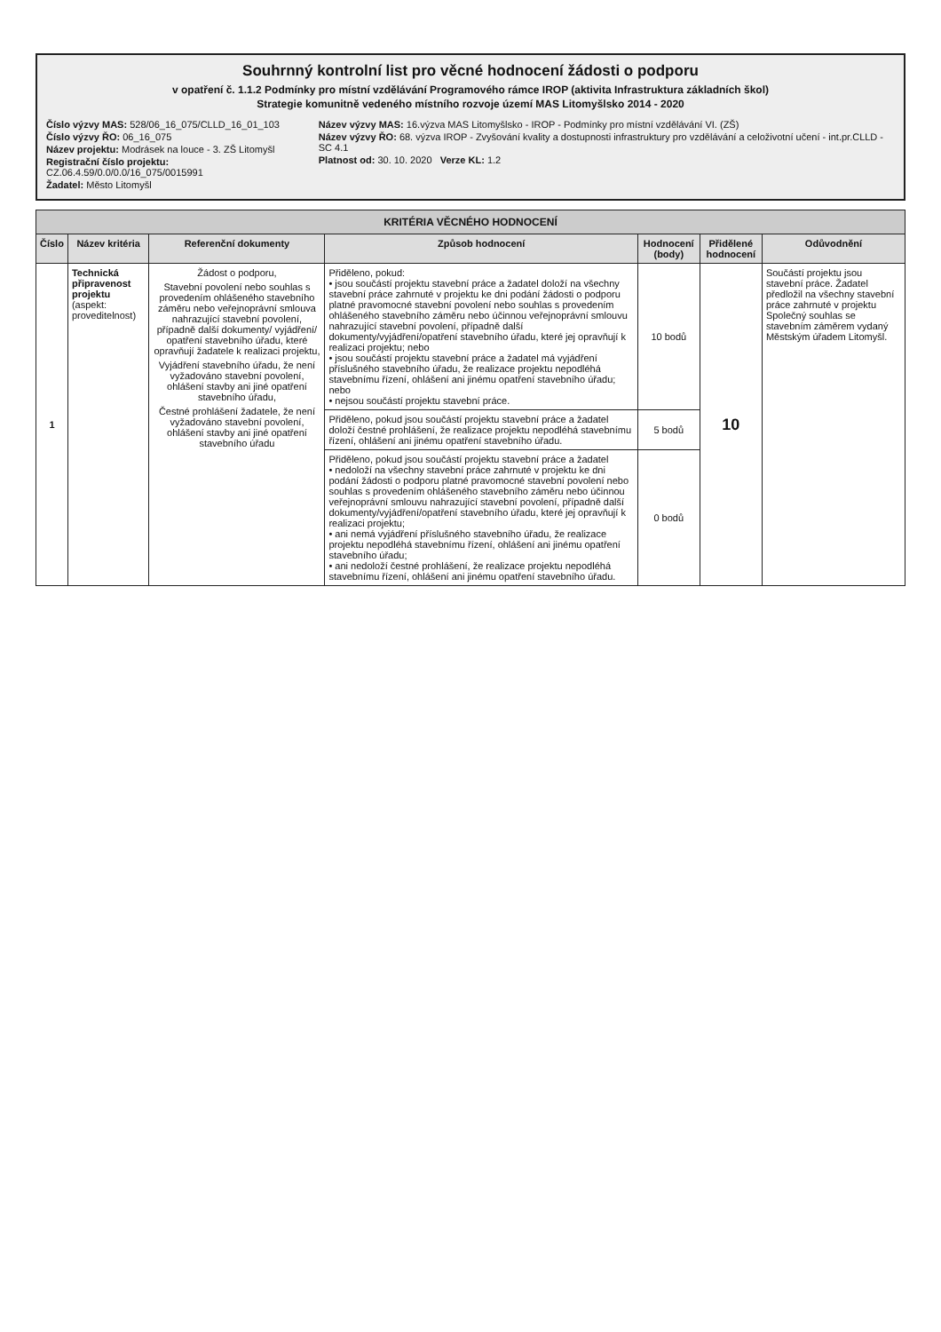Souhrnný kontrolní list pro věcné hodnocení žádosti o podporu
v opatření č. 1.1.2 Podmínky pro místní vzdělávání Programového rámce IROP (aktivita Infrastruktura základních škol)
Strategie komunitně vedeného místního rozvoje území MAS Litomyšlsko 2014 - 2020
Číslo výzvy MAS: 528/06_16_075/CLLD_16_01_103
Číslo výzvy ŘO: 06_16_075
Název projektu: Modrásek na louce - 3. ZŠ Litomyšl
Registrační číslo projektu: CZ.06.4.59/0.0/0.0/16_075/0015991
Žadatel: Město Litomyšl
Název výzvy MAS: 16.výzva MAS Litomyšlsko - IROP - Podmínky pro místní vzdělávání VI. (ZŠ)
Název výzvy ŘO: 68. výzva IROP - Zvyšování kvality a dostupnosti infrastruktury pro vzdělávání a celoživotní učení - int.pr.CLLD - SC 4.1
Platnost od: 30. 10. 2020 Verze KL: 1.2
| KRITÉRIA VĚCNÉHO HODNOCENÍ | | | | | | |
| Číslo | Název kritéria | Referenční dokumenty | Způsob hodnocení | Hodnocení (body) | Přidělené hodnocení | Odůvodnění |
| 1 | Technická připravenost projektu (aspekt: proveditelnost) | Žádost o podporu, Stavební povolení nebo souhlas s provedením ohlášeného stavebního záměru nebo veřejnoprávní smlouva nahrazující stavební povolení, případně další dokumenty/ vyjádření/ opatření stavebního úřadu, které opravňují žadatele k realizaci projektu, Vyjádření stavebního úřadu, že není vyžadováno stavební povolení, ohlášení stavby ani jiné opatření stavebního úřadu, Čestné prohlášení žadatele, že není vyžadováno stavební povolení, ohlášení stavby ani jiné opatření stavebního úřadu | Přiděleno, pokud: • jsou součástí projektu stavební práce a žadatel doloží na všechny stavební práce zahrnuté v projektu ke dni podání žádosti o podporu platné pravomocné stavební povolení nebo souhlas s provedením ohlášeného stavebního záměru nebo účinnou veřejnoprávní smlouvu nahrazující stavební povolení, případně další dokumenty/vyjádření/opatření stavebního úřadu, které jej opravňují k realizaci projektu; nebo • jsou součástí projektu stavební práce a žadatel má vyjádření příslušného stavebního úřadu, že realizace projektu nepodléhá stavebnímu řízení, ohlášení ani jinému opatření stavebního úřadu; nebo • nejsou součástí projektu stavební práce. | 10 bodů | 10 | Součástí projektu jsou stavební práce. Žadatel předložil na všechny stavební práce zahrnuté v projektu Společný souhlas se stavebním záměrem vydaný Městským úřadem Litomyšl. |
| | | | Přiděleno, pokud jsou součástí projektu stavební práce a žadatel doloží čestné prohlášení, že realizace projektu nepodléhá stavebnímu řízení, ohlášení ani jinému opatření stavebního úřadu. | 5 bodů | | |
| | | | Přiděleno, pokud jsou součástí projektu stavební práce a žadatel • nedoloží na všechny stavební práce zahrnuté v projektu ke dni podání žádosti o podporu platné pravomocné stavební povolení nebo souhlas s provedením ohlášeného stavebního záměru nebo účinnou veřejnoprávní smlouvu nahrazující stavební povolení, případně další dokumenty/vyjádření/opatření stavebního úřadu, které jej opravňují k realizaci projektu; • ani nemá vyjádření příslušného stavebního úřadu, že realizace projektu nepodléhá stavebnímu řízení, ohlášení ani jinému opatření stavebního úřadu; • ani nedoloží čestné prohlášení, že realizace projektu nepodléhá stavebnímu řízení, ohlášení ani jinému opatření stavebního úřadu. | 0 bodů | | |